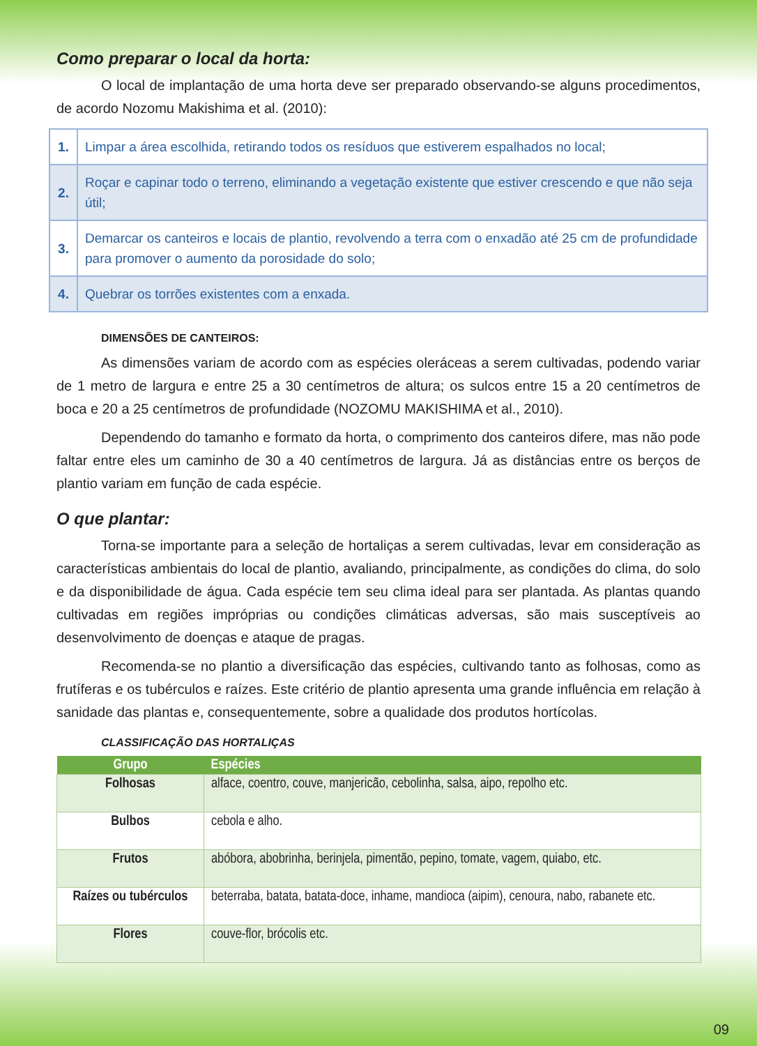Como preparar o local da horta:
O local de implantação de uma horta deve ser preparado observando-se alguns procedimentos, de acordo Nozomu Makishima et al. (2010):
| 1. | Limpar a área escolhida, retirando todos os resíduos que estiverem espalhados no local; |
| 2. | Roçar e capinar todo o terreno, eliminando a vegetação existente que estiver crescendo e que não seja útil; |
| 3. | Demarcar os canteiros e locais de plantio, revolvendo a terra com o enxadão até 25 cm de profundidade para promover o aumento da porosidade do solo; |
| 4. | Quebrar os torrões existentes com a enxada. |
DIMENSÕES DE CANTEIROS:
As dimensões variam de acordo com as espécies oleráceas a serem cultivadas, podendo variar de 1 metro de largura e entre 25 a 30 centímetros de altura; os sulcos entre 15 a 20 centímetros de boca e 20 a 25 centímetros de profundidade (NOZOMU MAKISHIMA et al., 2010).
Dependendo do tamanho e formato da horta, o comprimento dos canteiros difere, mas não pode faltar entre eles um caminho de 30 a 40 centímetros de largura. Já as distâncias entre os berços de plantio variam em função de cada espécie.
O que plantar:
Torna-se importante para a seleção de hortaliças a serem cultivadas, levar em consideração as características ambientais do local de plantio, avaliando, principalmente, as condições do clima, do solo e da disponibilidade de água. Cada espécie tem seu clima ideal para ser plantada. As plantas quando cultivadas em regiões impróprias ou condições climáticas adversas, são mais susceptíveis ao desenvolvimento de doenças e ataque de pragas.
Recomenda-se no plantio a diversificação das espécies, cultivando tanto as folhosas, como as frutíferas e os tubérculos e raízes. Este critério de plantio apresenta uma grande influência em relação à sanidade das plantas e, consequentemente, sobre a qualidade dos produtos hortícolas.
CLASSIFICAÇÃO DAS HORTALIÇAS
| Grupo | Espécies |
| --- | --- |
| Folhosas | alface, coentro, couve, manjericão, cebolinha, salsa, aipo, repolho etc. |
| Bulbos | cebola e alho. |
| Frutos | abóbora, abobrinha, berinjela, pimentão, pepino, tomate, vagem, quiabo, etc. |
| Raízes ou tubérculos | beterraba, batata, batata-doce, inhame, mandioca (aipim), cenoura, nabo, rabanete etc. |
| Flores | couve-flor, brócolis etc. |
09